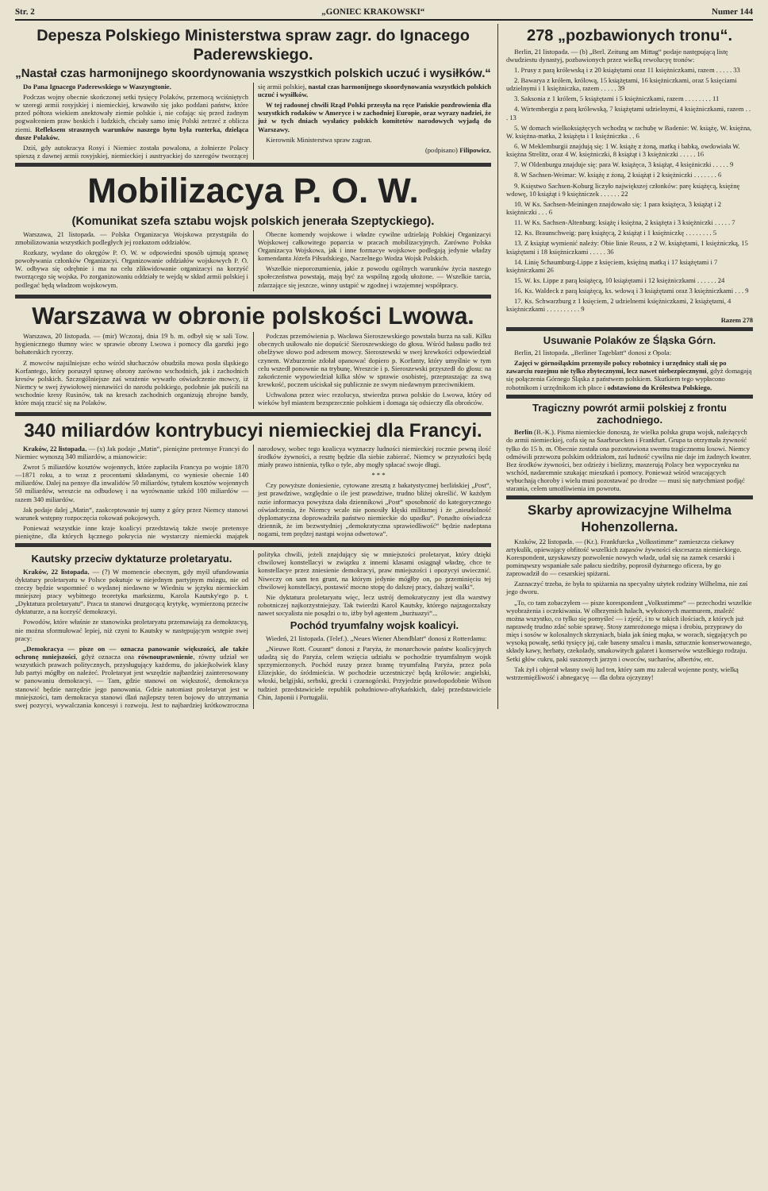Str. 2 „GONIEC KRAKOWSKI“Numer 144
Depesza Polskiego Ministerstwa spraw zagr. do Ignacego Paderewskiego.
„Nastał czas harmonijnego skoordynowania wszystkich polskich uczuć i wysiłków.“
Do Pana Ignacego Paderewskiego w Waszyngtonie.
Podczas wojny obecnie skończonej setki tysięcy Polaków, przemocą wciśniętych w szeregi armii rosyjskiej i niemieckiej, krwawiło się jako poddani państw, które przed półtora wiekiem anektowały ziemie polskie i, nie cofając się przed żadnym pogwałceniem praw boskich i ludzkich, chciały samo imię Polski zetrzeć z oblicza ziemi. Refleksem strasznych warunków naszego bytu była rozterka, dzieląca dusze Polaków.
Dziś, gdy autokracya Rosyi i Niemiec została powalona, a żołnierze Polacy spieszą z dawnej armii rosyjskiej, niemieckiej i austryackiej do szeregów tworzącej się armii polskiej, nastał czas harmonijnego skoordynowania wszystkich polskich uczuć i wysiłków.
W tej radosnej chwili Rząd Polski przesyła na ręce Pańskie pozdrowienia dla wszystkich rodaków w Ameryce i w zachodniej Europie, oraz wyrazy nadziei, że już w tych dniach wysłańcy polskich komitetów narodowych wyjadą do Warszawy.
Kierownik Ministerstwa spraw zagran.
(podpisano) Filipowicz.
Mobilizacya P. O. W.
(Komunikat szefa sztabu wojsk polskich jenerała Szeptyckiego).
Warszawa, 21 listopada. — Polska Organizacya Wojskowa przystąpiła do zmobilizowania wszystkich podległych jej rozkazom oddziałów.
Rozkazy, wydane do okręgów P. O. W. w odpowiedni sposób ujmują sprawę powoływania członków Organizacyi. Organizowanie oddziałów wojskowych P. O. W. odbywa się odrębnie i ma na celu zlikwidowanie organizacyi na korzyść tworzącego się wojska. Po zorganizowaniu oddziały te wejdą w skład armii polskiej i podlegać będą władzom wojskowym.
Obecne komendy wojskowe i władze cywilne udzielają Polskiej Organizacyi Wojskowej całkowitego poparcia w pracach mobilizacyjnych. Zarówno Polska Organizacya Wojskowa, jak i inne formacye wojskowe podlegają jedynie władzy komendanta Józefa Piłsudskiego, Naczelnego Wodza Wojsk Polskich.
Wszelkie nieporozumienia, jakie z powodu ogólnych warunków życia naszego społeczeństwa powstają, mają być za wspólną zgodą ułożone. — Wszelkie tarcia, zdarzające się jeszcze, winny ustąpić w zgodnej i wzajemnej współpracy.
Warszawa w obronie polskości Lwowa.
Warszawa, 20 listopada. — (mir) Wczoraj, dnia 19 b. m. odbył się w sali Tow. hygienicznego tłumny wiec w sprawie obrony Lwowa i pomocy dla garstki jego bohaterskich rycerzy.
Z mowców najsilniejsze echo wśród słuchaczów obudziła mowa posła śląskiego Korfantego, który poruszył sprawę obrony zarówno wschodnich, jak i zachodnich kresów polskich. Szczególniejsze zaś wrażenie wywarło oświadczenie mowcy, iż Niemcy w swej żywiołowej nienawiści do narodu polskiego, podobnie jak puścili na wschodnie kresy Rusinów, tak na kresach zachodnich organizują zbrojne bandy, które mają rzucić się na Polaków.
Podczas przemówienia p. Wacława Sieroszewskiego powstała burza na sali. Kilku obecnych usiłowało nie dopuścić Sieroszewskiego do głosu. Wśród hałasu padło też obelżywe słowo pod adresem mowcy. Sieroszewski w swej krewkości odpowiedział czynem. Wzburzenie zdołał opanować dopiero p. Korfanty, który umyślnie w tym celu wszedł ponownie na trybunę. Wreszcie i p. Sieroszewski przyszedł do głosu: na zakończenie wypowiedział kilka słów w sprawie osobistej, przepraszając za swą krewkość, poczem uściskał się publicznie ze swym niedawnym przeciwnikiem.
Uchwalona przez wiec rezolucya, stwierdza prawa polskie do Lwowa, który od wieków był miastem bezsprzecznie polskiem i domaga się odsieczy dla obrońców.
340 miliardów kontrybucyi niemieckiej dla Francyi.
Kraków, 22 listopada. — (x) Jak podaje „Matin“, pieniężne pretensye Francyi do Niemiec wynoszą 340 miliardów, a mianowicie:
Zwrot 5 miliardów kosztów wojennych, które zapłaciła Francya po wojnie 1870—1871 roku, a to wraz z procentami składanymi, co wyniesie obecnie 140 miliardów. Dalej na pensye dla inwalidów 50 miliardów, tytułem kosztów wojennych 50 miliardów, wreszcie na odbudowę i na wyrównanie szkód 100 miliardów — razem 340 miliardów.
Jak podaje dalej „Matin“, zaakceptowanie tej sumy z góry przez Niemcy stanowi warunek wstępny rozpoczęcia rokowań pokojowych.
Ponieważ wszystkie inne kraje koalicyi przedstawią także swoje pretensye pieniężne, dla których łącznego pokrycia nie wystarczy niemiecki majątek narodowy, wobec tego koalicya wyznaczy ludności niemieckiej rocznie pewną ilość środków żywności, a resztę będzie dla siebie zabierać. Niemcy w przyszłości będą miały prawo istnienia, tylko o tyle, aby mogły spłacać swoje długi.
* * *
Czy powyższe doniesienie, cytowane zresztą z bakatystycznej berlińskiej „Post“, jest prawdziwe, względnie o ile jest prawdziwe, trudno bliżej określić. W każdym razie informacya powyższa dała dziennikowi „Post“ sposobność do kategorycznego oświadczenia, że Niemcy wcale nie ponosiły klęski militarnej i że „nieudolność dyplomatyczna doprowadziła państwo niemieckie do upadku“. Ponadto oświadcza dziennik, że im bezwstydniej „demokratyczna sprawiedliwość“ będzie nadeptana nogami, tem prędzej nastąpi wojna odwetowa“.
Kautsky przeciw dyktaturze proletaryatu.
Kraków, 22 listopada. — (?) W momencie obecnym, gdy myśl ufundowania dyktatury proletaryatu w Polsce pokutuje w niejednym partyjnym mózgu, nie od rzeczy będzie wspomnieć o wydanej niedawno w Wiedniu w języku niemieckim mniejszej pracy wybitnego teoretyka marksizmu, Karola Kautsky'ego p. t. „Dyktatura proletaryatu“. Praca ta stanowi druzgocącą krytykę, wymierzoną przeciw dyktaturze, a na korzyść demokracyi.
Powodów, które właśnie ze stanowiska proletaryatu przemawiają za demokracyą, nie można sformułować lepiej, niż czyni to Kautsky w następującym wstępie swej pracy:
„Demokracya — pisze on — oznacza panowanie większości, ale także ochronę mniejszości, gdyż oznacza ona równouprawnienie, równy udział we wszystkich prawach politycznych, przysługujący każdemu, do jakiejkolwiek klasy lub partyi mógłby on należeć. Proletaryat jest wszędzie najbardziej zainteresowany w panowaniu demokracyi. — Tam, gdzie stanowi on większość, demokracya stanowić będzie narzędzie jego panowania. Gdzie natomiast proletaryat jest w mniejszości, tam demokracya stanowi dlań najlepszy teren bojowy do utrzymania swej pozycyi, wywalczania koncesyi i rozwoju. Jest to najbardziej krótkowzroczna polityka chwili, jeżeli znajdujący się w mniejszości proletaryat, który dzięki chwilowej konstellacyi w związku z innemi klasami osiągnął władzę, chce te konstellacye przez zniesienie demokracyi, praw mniejszości i opozycyi uwiecznić. Niweczy on sam ten grunt, na którym jedynie mógłby on, po przeminięciu tej chwilowej konstellacyi, postawić mocno stopę do dalszej pracy, dalszej walki“.
Nie dyktatura proletaryatu więc, lecz ustrój demokratyczny jest dla warstwy robotniczej najkorzystniejszy. Tak twierdzi Karol Kautsky, którego najzagorzalszy nawet socyalista nie posądzi o to, iżby był agentem „burżuazyi“...
Pochód tryumfalny wojsk koalicyi.
Wiedeń, 21 listopada. (Telef.). „Neues Wiener Abendblatt“ donosi z Rotterdamu:
„Nieuwe Rott. Courant“ donosi z Paryża, że monarchowie państw koalicyjnych udadzą się do Paryża, celem wzięcia udziału w pochodzie tryumfalnym wojsk sprzymierzonych. Pochód ruszy przez bramę tryumfalną Paryża, przez pola Elizejskie, do śródmieścia. W pochodzie uczestniczyć będą królowie: angielski, włoski, belgijski, serbski, grecki i czarnogórski. Przyjedzie prawdopodobnie Wilson tudzież przedstawiciele republik południowo-afrykańskich, dalej przedstawiciele Chin, Japonii i Portugalii.
278 „pozbawionych tronu“.
Berlin, 21 listopada. — (b) „Berl. Zeitung am Mittag“ podaje następującą listę dwudziestu dynastyj, pozbawionych przez wielką rewolucyę tronów:
1. Prusy z parą królewską i z 20 książętami oraz 11 księżniczkami, razem . . . . . 33
2. Bawarya z królem, królową, 15 książętami, 16 księżniczkami, oraz 5 księciami udzielnymi i 1 księżniczka, razem . . . . . 39
3. Saksonia z 1 królem, 5 książętami i 5 księżniczkami, razem . . . . . . . . 11
4. Wirtembergia z parą królewską, 7 książętami udzielnymi, 4 księżniczkami, razem . . . 13
5. W domach wielkoksiążęcych wchodzą w rachubę w Badenie: W. książę, W. księżna, W. księżna-matka, 2 książęta i 1 księżniczka . . 6
6. W Meklemburgii znajdują się: 1 W. książę z żoną, matką i babką, owdowiała W. księżna Strelitz, oraz 4 W. księżniczki, 8 książąt i 3 księżniczki . . . . . 16
7. W Oldenburgu znajduje się: para W. książęca, 3 książąt, 4 księżniczki . . . . . 9
8. W Sachsen-Weimar: W. książę z żoną, 2 książąt i 2 księżniczki . . . . . . . 6
9. Księstwo Sachsen-Koburg liczyło największej członków: parę książęcą, księżnę wdowę, 10 książąt i 9 księżniczek . . . . . . 22
10. W Ks. Sachsen-Meiningen znajdowało się: 1 para książęca, 3 książąt i 2 księżniczki . . . 6
11. W Ks. Sachsen-Altenburg: książę i księżna, 2 książęta i 3 księżniczki . . . . . 7
12. Ks. Braunschweig: parę książęcą, 2 książąt i 1 księżniczkę . . . . . . . . 5
13. Z książąt wymienić należy: Obie linie Reuss, z 2 W. książętami, 1 księżniczką, 15 książętami i 18 księżniczkami . . . . . 36
14. Linię Schaumburg-Lippe z księciem, księżną matką i 17 książętami i 7 księżniczkami 26
15. W. ks. Lippe z parą książęcą, 10 książętami i 12 księżniczkami . . . . . . 24
16. Ks. Waldeck z parą książęcą, ks. wdową i 3 książętami oraz 3 księżniczkami . . . 9
17. Ks. Schwarzburg z 1 księciem, 2 udzielnemi księżniczkami, 2 książętami, 4 księżniczkami . . . . . . . . . . 9
Razem 278
Usuwanie Polaków ze Śląska Górn.
Berlin, 21 listopada. „Berliner Tageblatt“ donosi z Opola:
Zajęci w górnośląskim przemyśle polscy robotnicy i urzędnicy stali się po zawarciu rozejmu nie tylko zbytecznymi, lecz nawet niebezpiecznymi, gdyż domagają się połączenia Górnego Śląska z państwem polskiem. Skutkiem tego wypłacono robotnikom i urzędnikom ich płace i odstawiono do Królestwa Polskiego.
Tragiczny powrót armii polskiej z frontu zachodniego.
Berlin (B.-K.). Pisma niemieckie donoszą, że wielka polska grupa wojsk, należących do armii niemieckiej, cofa się na Saarbruecken i Frankfurt. Grupa ta otrzymała żywność tylko do 15 b. m. Obecnie została ona pozostawiona swemu tragicznemu losowi. Niemcy odmówili przewozu polskim oddziałom, zaś ludność cywilna nie daje im żadnych kwater. Bez środków żywności, bez odzieży i bielizny, maszerują Polacy bez wypoczynku na wschód, nadaremnie szukając mieszkań i pomocy. Ponieważ wśród wracających wybuchają choroby i wielu musi pozostawać po drodze — musi się natychmiast podjąć starania, celem umożliwienia im powrotu.
Skarby aprowizacyjne Wilhelma Hohenzollerna.
Kraków, 22 listopada. — (Kr.). Frankfurcka „Volksstimme“ zamieszcza ciekawy artykulik, opiewający obfitość wszelkich zapasów żywności ekscesarza niemieckiego. Korespondent, uzyskawszy pozwolenie nowych władz, udał się na zamek cesarski i pominąwszy wspaniałe sale pałacu siedziby, poprosił dyżurnego oficera, by go zaprowadził do — cesarskiej spiżarni.
Zaznaczyć trzeba, że była to spiżarnia na specyalny użytek rodziny Wilhelma, nie zaś jego dworu.
„To, co tam zobaczyłem — pisze korespondent „Volksstimme“ — przechodzi wszelkie wyobrażenia i oczekiwania. W olbrzymich halach, wyłożonych marmurem, znaleźć można wszystko, co tylko się pomyśleć — i zjeść, i to w takich ilościach, z których już naprawdę trudno zdać sobie sprawę. Stosy zamrożonego mięsa i drobiu, przyprawy do mięs i sosów w kolosalnych skrzyniach, biała jak śnieg mąka, w worach, sięgających po wysoką powałę, setki tysięcy jaj, całe baseny smalcu i masła, sztucznie konserwowanego, składy kawy, herbaty, czekolady, smakowitych galaret i konserwów wszelkiego rodzaju. Setki głów cukru, paki suszonych jarzyn i owoców, sucharów, albertów, etc.
Tak żył i objerał własny swój lud ten, który sam mu zalecał wojenne posty, wielką wstrzemięźliwość i abnegacyę — dla dobra ojczyzny!